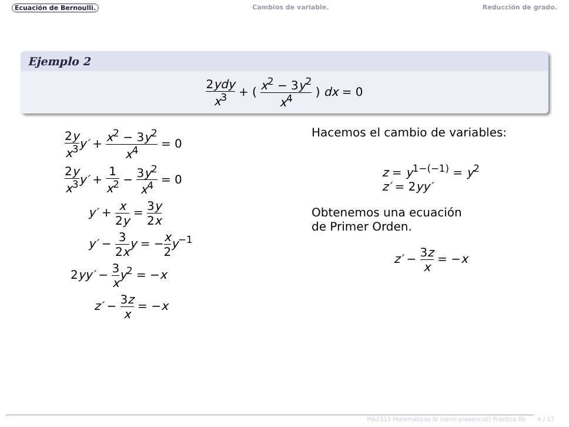Ecuación de Bernoulli. Cambios de variable. Reducción de grado.
Ejemplo 2
2ydy x<sup>3</sup> + ( x<sup>2</sup> − 3y<sup>2</sup> x<sup>4</sup> ) dx = 0
2y x<sup>3</sup> y′ + x<sup>2</sup> − 3y<sup>2</sup> x<sup>4</sup> = 0
2y x<sup>3</sup> y′ + 1 x<sup>2</sup> − 3y<sup>2</sup> x<sup>4</sup> = 0
y′ + x 2y = 3y 2x
y′ − 3 2x y = −x 2 y<sup>−1</sup>
2yy′ − 3 x y<sup>2</sup> = −x
z′ − 3z x = −x
Hacemos el cambio de variables:
z = y<sup>1−(−1)</sup> = y<sup>2</sup>
z′ = 2yy′
Obtenemos una ecuación
de Primer Orden.
z′ − 3z x = −x
MA2115 Matemáticas IV (semi-presencial) Práctica 06 4 / 17